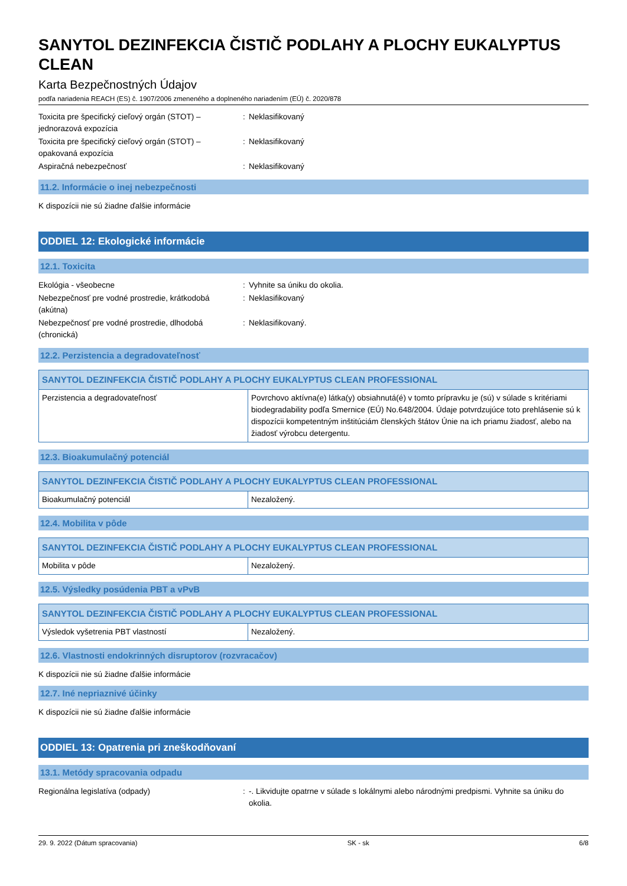SANYTOL DEZINFEKCIA ČISTIČ PODLAHY A PLOCHY EUKALYPTUS CLEAN
Karta Bezpečnostných Údajov
podľa nariadenia REACH (ES) č. 1907/2006 zmeneného a doplneného nariadením (EÚ) č. 2020/878
Toxicita pre špecifický cieľový orgán (STOT) – jednorazová expozícia
: Neklasifikovaný
Toxicita pre špecifický cieľový orgán (STOT) – opakovaná expozícia
: Neklasifikovaný
Aspiračná nebezpečnosť : Neklasifikovaný
11.2. Informácie o inej nebezpečnosti
K dispozícii nie sú žiadne ďalšie informácie
ODDIEL 12: Ekologické informácie
12.1. Toxicita
Ekológia - všeobecne : Vyhnite sa úniku do okolia.
Nebezpečnosť pre vodné prostredie, krátkodobá (akútna)
: Neklasifikovaný
Nebezpečnosť pre vodné prostredie, dlhodobá (chronická)
: Neklasifikovaný.
12.2. Perzistencia a degradovateľnosť
| SANYTOL DEZINFEKCIA ČISTIČ PODLAHY A PLOCHY EUKALYPTUS CLEAN PROFESSIONAL | |
| --- | --- |
| Perzistencia a degradovateľnosť | Povrchovo aktívna(e) látka(y) obsiahnutá(é) v tomto prípravku je (sú) v súlade s kritériami biodegradability podľa Smernice (EÚ) No.648/2004. Údaje potvrdzujúce toto prehlásenie sú k dispozícii kompetentným inštitúciám členských štátov Únie na ich priamu žiadosť, alebo na žiadosť výrobcu detergentu. |
12.3. Bioakumulačný potenciál
| SANYTOL DEZINFEKCIA ČISTIČ PODLAHY A PLOCHY EUKALYPTUS CLEAN PROFESSIONAL | |
| --- | --- |
| Bioakumulačný potenciál | Nezaložený. |
12.4. Mobilita v pôde
| SANYTOL DEZINFEKCIA ČISTIČ PODLAHY A PLOCHY EUKALYPTUS CLEAN PROFESSIONAL | |
| --- | --- |
| Mobilita v pôde | Nezaložený. |
12.5. Výsledky posúdenia PBT a vPvB
| SANYTOL DEZINFEKCIA ČISTIČ PODLAHY A PLOCHY EUKALYPTUS CLEAN PROFESSIONAL | |
| --- | --- |
| Výsledok vyšetrenia PBT vlastností | Nezaložený. |
12.6. Vlastnosti endokrinných disruptorov (rozvracačov)
K dispozícii nie sú žiadne ďalšie informácie
12.7. Iné nepriaznivé účinky
K dispozícii nie sú žiadne ďalšie informácie
ODDIEL 13: Opatrenia pri zneškodňovaní
13.1. Metódy spracovania odpadu
Regionálna legislatíva (odpady) : -. Likvidujte opatrne v súlade s lokálnymi alebo národnými predpismi. Vyhnite sa úniku do okolia.
29. 9. 2022 (Dátum spracovania) SK - sk 6/8